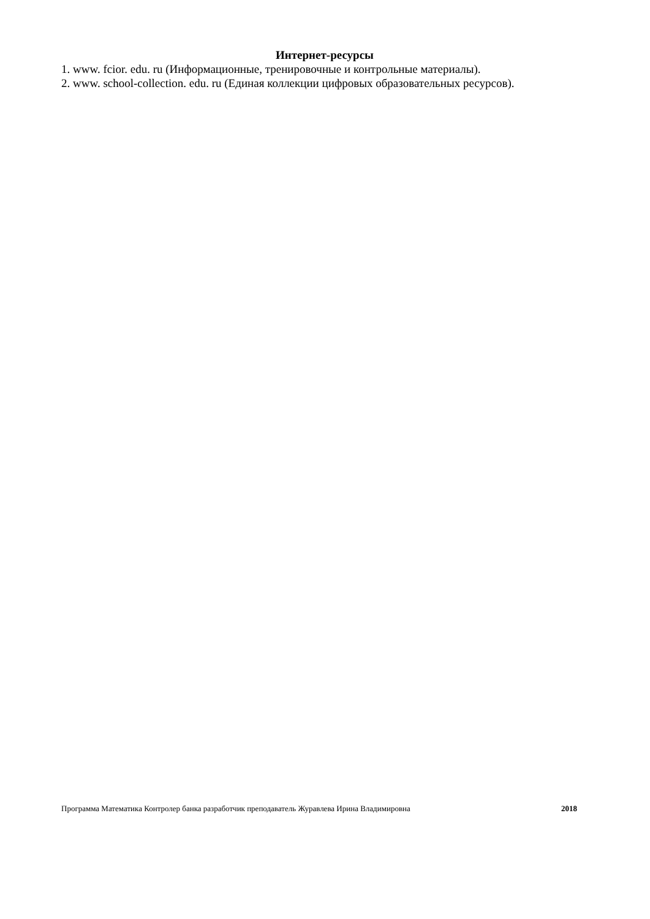Интернет-ресурсы
1. www. fcior. edu. ru (Информационные, тренировочные и контрольные материалы).
2. www. school-collection. edu. ru (Единая коллекции цифровых образовательных ресурсов).
Программа Математика Контролер банка разработчик преподаватель Журавлева Ирина Владимировна 2018